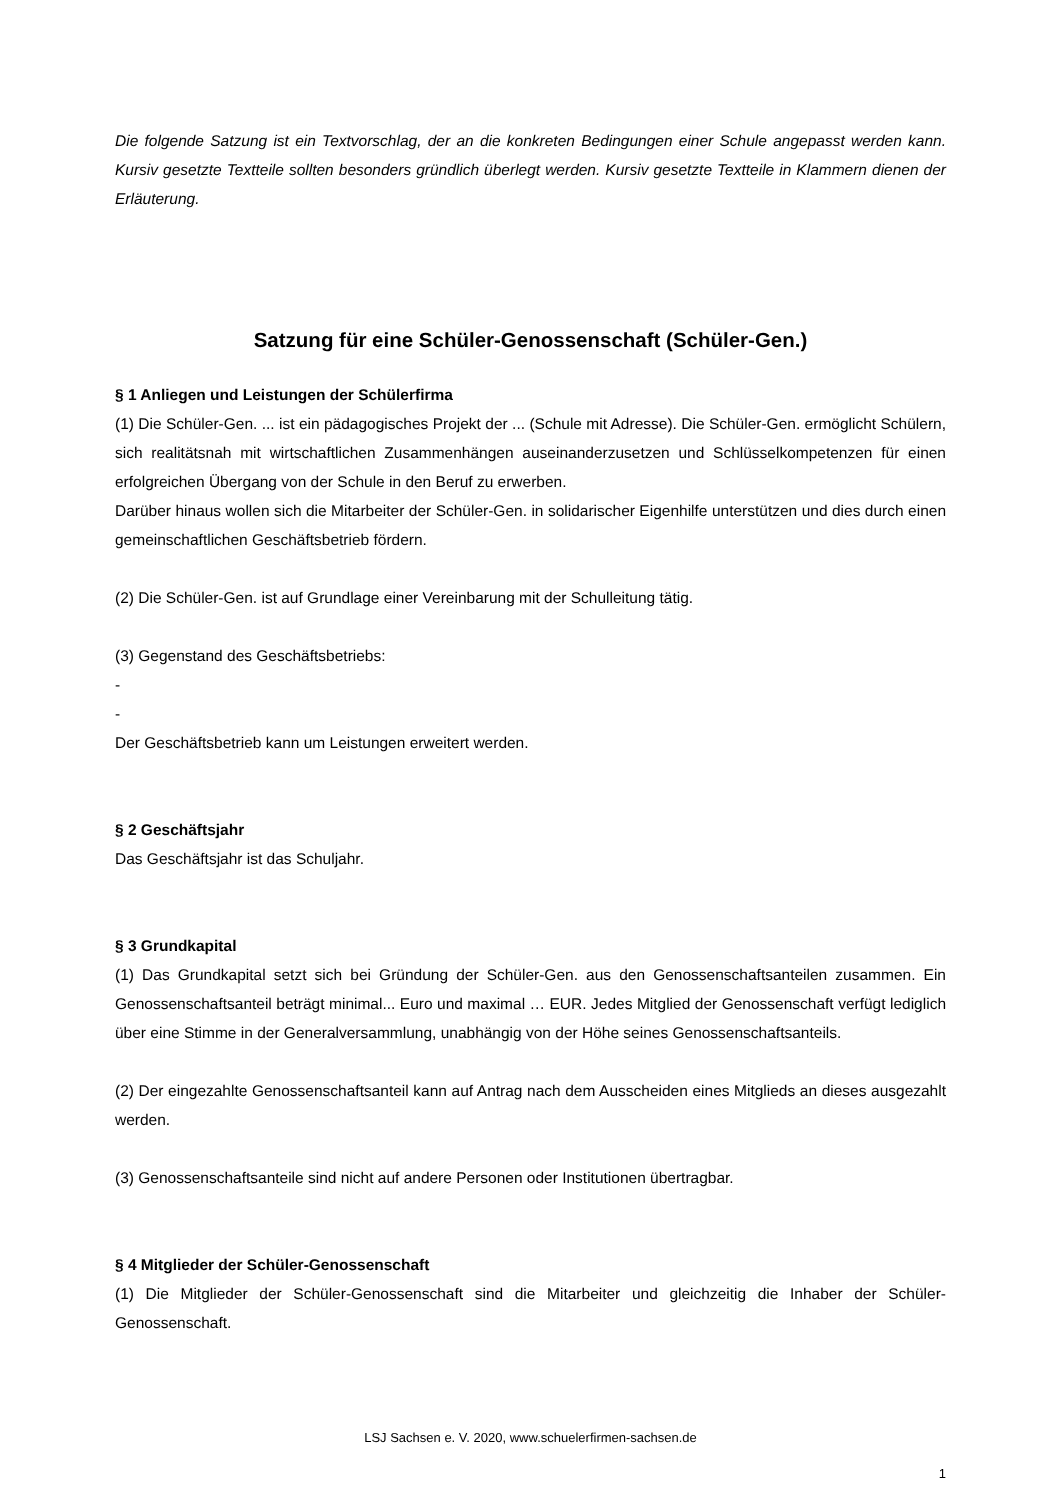Die folgende Satzung ist ein Textvorschlag, der an die konkreten Bedingungen einer Schule angepasst werden kann. Kursiv gesetzte Textteile sollten besonders gründlich überlegt werden. Kursiv gesetzte Textteile in Klammern dienen der Erläuterung.
Satzung für eine Schüler-Genossenschaft (Schüler-Gen.)
§ 1 Anliegen und Leistungen der Schülerfirma
(1) Die Schüler-Gen. ... ist ein pädagogisches Projekt der ... (Schule mit Adresse). Die Schüler-Gen. ermöglicht Schülern, sich realitätsnah mit wirtschaftlichen Zusammenhängen auseinanderzusetzen und Schlüsselkompetenzen für einen erfolgreichen Übergang von der Schule in den Beruf zu erwerben.
Darüber hinaus wollen sich die Mitarbeiter der Schüler-Gen. in solidarischer Eigenhilfe unterstützen und dies durch einen gemeinschaftlichen Geschäftsbetrieb fördern.
(2) Die Schüler-Gen. ist auf Grundlage einer Vereinbarung mit der Schulleitung tätig.
(3) Gegenstand des Geschäftsbetriebs:
-
-
Der Geschäftsbetrieb kann um Leistungen erweitert werden.
§ 2 Geschäftsjahr
Das Geschäftsjahr ist das Schuljahr.
§ 3 Grundkapital
(1) Das Grundkapital setzt sich bei Gründung der Schüler-Gen. aus den Genossenschaftsanteilen zusammen. Ein Genossenschaftsanteil beträgt minimal... Euro und maximal … EUR. Jedes Mitglied der Genossenschaft verfügt lediglich über eine Stimme in der Generalversammlung, unabhängig von der Höhe seines Genossenschaftsanteils.
(2) Der eingezahlte Genossenschaftsanteil kann auf Antrag nach dem Ausscheiden eines Mitglieds an dieses ausgezahlt werden.
(3) Genossenschaftsanteile sind nicht auf andere Personen oder Institutionen übertragbar.
§ 4 Mitglieder der Schüler-Genossenschaft
(1) Die Mitglieder der Schüler-Genossenschaft sind die Mitarbeiter und gleichzeitig die Inhaber der Schüler-Genossenschaft.
LSJ Sachsen e. V. 2020, www.schuelerfirmen-sachsen.de
1